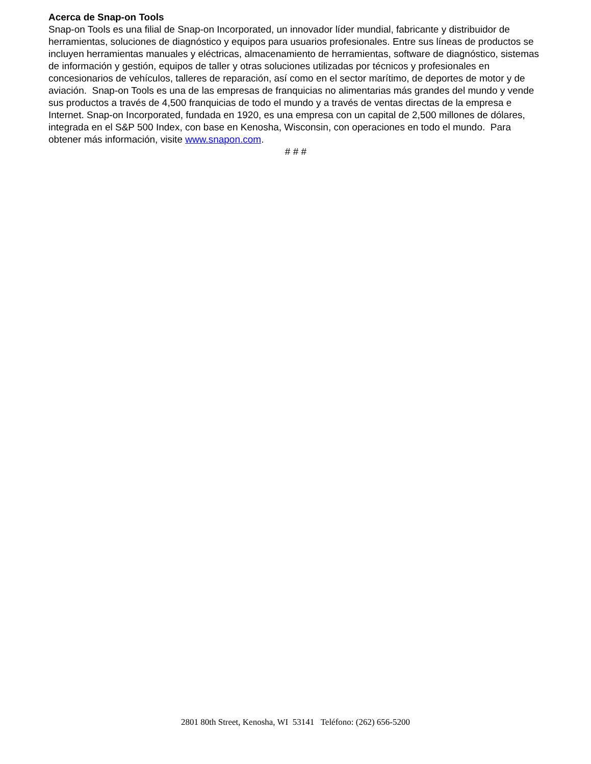Acerca de Snap-on Tools
Snap-on Tools es una filial de Snap-on Incorporated, un innovador líder mundial, fabricante y distribuidor de herramientas, soluciones de diagnóstico y equipos para usuarios profesionales. Entre sus líneas de productos se incluyen herramientas manuales y eléctricas, almacenamiento de herramientas, software de diagnóstico, sistemas de información y gestión, equipos de taller y otras soluciones utilizadas por técnicos y profesionales en concesionarios de vehículos, talleres de reparación, así como en el sector marítimo, de deportes de motor y de aviación. Snap-on Tools es una de las empresas de franquicias no alimentarias más grandes del mundo y vende sus productos a través de 4,500 franquicias de todo el mundo y a través de ventas directas de la empresa e Internet. Snap-on Incorporated, fundada en 1920, es una empresa con un capital de 2,500 millones de dólares, integrada en el S&P 500 Index, con base en Kenosha, Wisconsin, con operaciones en todo el mundo. Para obtener más información, visite www.snapon.com.
# # #
2801 80th Street, Kenosha, WI 53141 Teléfono: (262) 656-5200